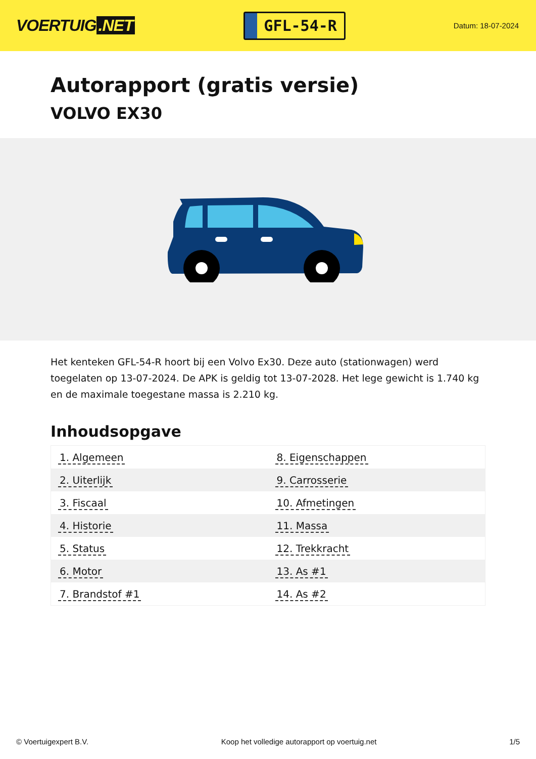VOERTUIG.NET
GFL-54-R
Datum: 18-07-2024
Autorapport (gratis versie)
VOLVO EX30
Het kenteken GFL-54-R hoort bij een Volvo Ex30. Deze auto (stationwagen) werd toegelaten op 13-07-2024. De APK is geldig tot 13-07-2028. Het lege gewicht is 1.740 kg en de maximale toegestane massa is 2.210 kg.
Inhoudsopgave
| 1. Algemeen | 8. Eigenschappen |
| 2. Uiterlijk | 9. Carrosserie |
| 3. Fiscaal | 10. Afmetingen |
| 4. Historie | 11. Massa |
| 5. Status | 12. Trekkracht |
| 6. Motor | 13. As #1 |
| 7. Brandstof #1 | 14. As #2 |
© Voertuigexpert B.V. Koop het volledige autorapport op voertuig.net 1/5